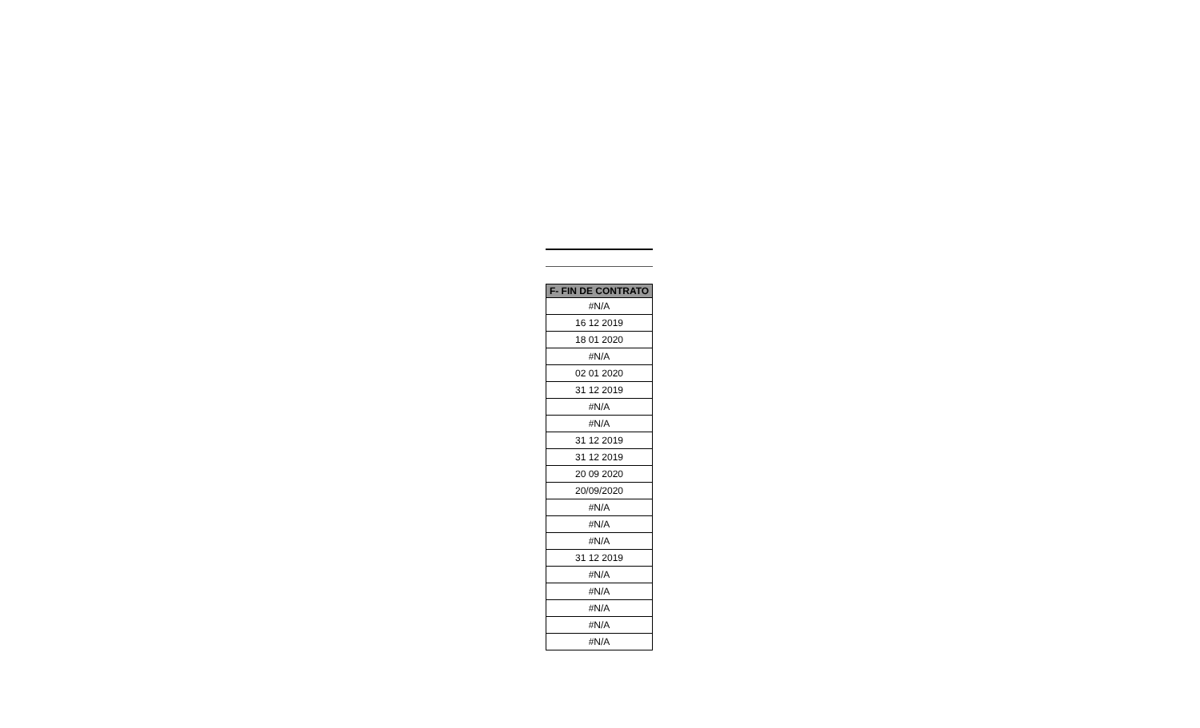| F- FIN DE CONTRATO |
| --- |
| #N/A |
| 16 12 2019 |
| 18 01 2020 |
| #N/A |
| 02 01 2020 |
| 31 12 2019 |
| #N/A |
| #N/A |
| 31 12 2019 |
| 31 12 2019 |
| 20 09 2020 |
| 20/09/2020 |
| #N/A |
| #N/A |
| #N/A |
| 31 12 2019 |
| #N/A |
| #N/A |
| #N/A |
| #N/A |
| #N/A |